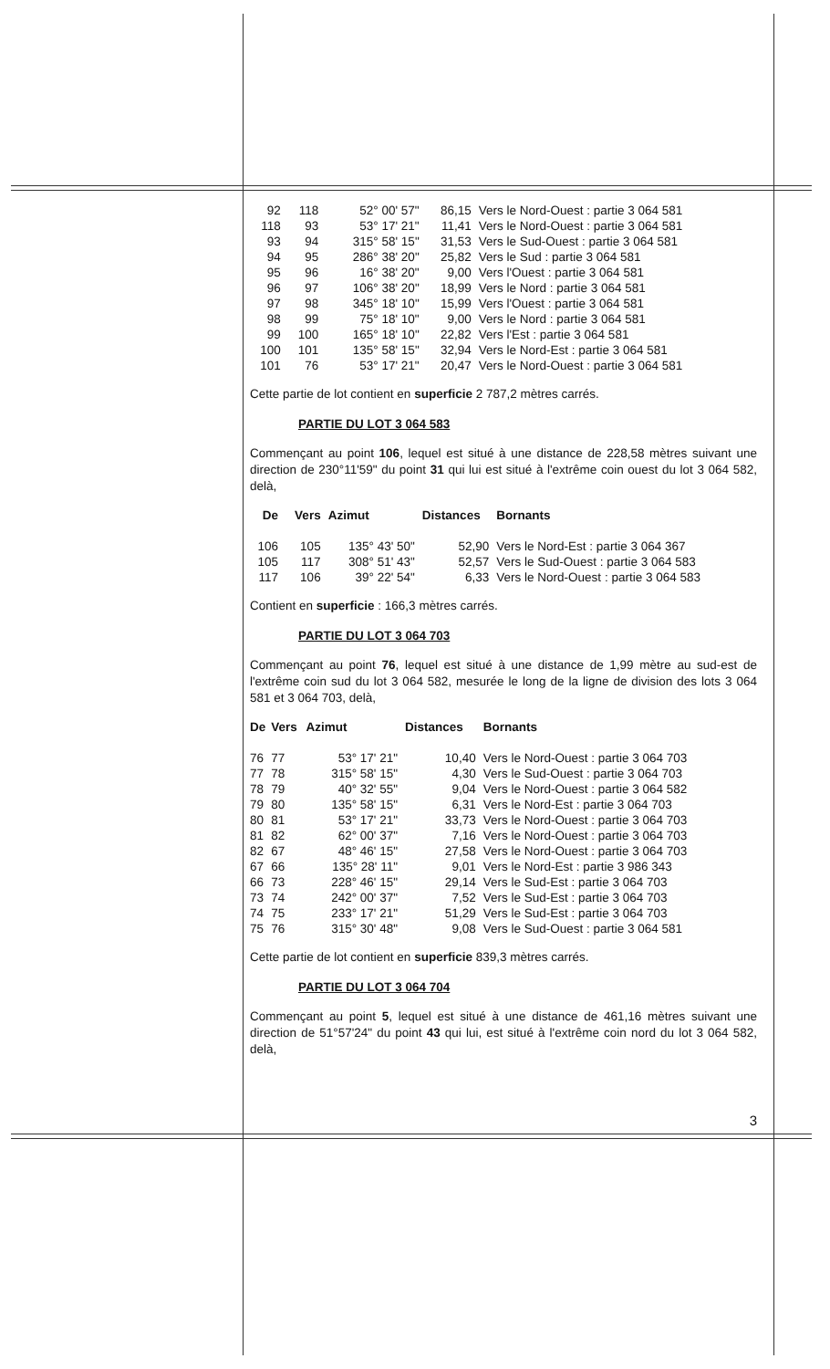| 92 | 118 | 52° 00' 57" | 86,15 | Vers le Nord-Ouest : partie 3 064 581 |
| 118 | 93 | 53° 17' 21" | 11,41 | Vers le Nord-Ouest : partie 3 064 581 |
| 93 | 94 | 315° 58' 15" | 31,53 | Vers le Sud-Ouest : partie 3 064 581 |
| 94 | 95 | 286° 38' 20" | 25,82 | Vers le Sud : partie 3 064 581 |
| 95 | 96 | 16° 38' 20" | 9,00 | Vers l'Ouest : partie 3 064 581 |
| 96 | 97 | 106° 38' 20" | 18,99 | Vers le Nord : partie 3 064 581 |
| 97 | 98 | 345° 18' 10" | 15,99 | Vers l'Ouest : partie 3 064 581 |
| 98 | 99 | 75° 18' 10" | 9,00 | Vers le Nord : partie 3 064 581 |
| 99 | 100 | 165° 18' 10" | 22,82 | Vers l'Est : partie 3 064 581 |
| 100 | 101 | 135° 58' 15" | 32,94 | Vers le Nord-Est : partie 3 064 581 |
| 101 | 76 | 53° 17' 21" | 20,47 | Vers le Nord-Ouest : partie 3 064 581 |
Cette partie de lot contient en superficie 2 787,2 mètres carrés.
PARTIE DU LOT 3 064 583
Commençant au point 106, lequel est situé à une distance de 228,58 mètres suivant une direction de 230°11'59" du point 31 qui lui est situé à l'extrême coin ouest du lot 3 064 582, delà,
| De | Vers | Azimut | Distances | Bornants |
| --- | --- | --- | --- | --- |
| 106 | 105 | 135° 43' 50" | 52,90 | Vers le Nord-Est : partie 3 064 367 |
| 105 | 117 | 308° 51' 43" | 52,57 | Vers le Sud-Ouest : partie 3 064 583 |
| 117 | 106 | 39° 22' 54" | 6,33 | Vers le Nord-Ouest : partie 3 064 583 |
Contient en superficie : 166,3 mètres carrés.
PARTIE DU LOT 3 064 703
Commençant au point 76, lequel est situé à une distance de 1,99 mètre au sud-est de l'extrême coin sud du lot 3 064 582, mesurée le long de la ligne de division des lots 3 064 581 et 3 064 703, delà,
| De | Vers | Azimut | Distances | Bornants |
| --- | --- | --- | --- | --- |
| 76 | 77 | 53° 17' 21" | 10,40 | Vers le Nord-Ouest : partie 3 064 703 |
| 77 | 78 | 315° 58' 15" | 4,30 | Vers le Sud-Ouest : partie 3 064 703 |
| 78 | 79 | 40° 32' 55" | 9,04 | Vers le Nord-Ouest : partie 3 064 582 |
| 79 | 80 | 135° 58' 15" | 6,31 | Vers le Nord-Est : partie 3 064 703 |
| 80 | 81 | 53° 17' 21" | 33,73 | Vers le Nord-Ouest : partie 3 064 703 |
| 81 | 82 | 62° 00' 37" | 7,16 | Vers le Nord-Ouest : partie 3 064 703 |
| 82 | 67 | 48° 46' 15" | 27,58 | Vers le Nord-Ouest : partie 3 064 703 |
| 67 | 66 | 135° 28' 11" | 9,01 | Vers le Nord-Est : partie 3 986 343 |
| 66 | 73 | 228° 46' 15" | 29,14 | Vers le Sud-Est : partie 3 064 703 |
| 73 | 74 | 242° 00' 37" | 7,52 | Vers le Sud-Est : partie 3 064 703 |
| 74 | 75 | 233° 17' 21" | 51,29 | Vers le Sud-Est : partie 3 064 703 |
| 75 | 76 | 315° 30' 48" | 9,08 | Vers le Sud-Ouest : partie 3 064 581 |
Cette partie de lot contient en superficie 839,3 mètres carrés.
PARTIE DU LOT 3 064 704
Commençant au point 5, lequel est situé à une distance de 461,16 mètres suivant une direction de 51°57'24" du point 43 qui lui, est situé à l'extrême coin nord du lot 3 064 582, delà,
3